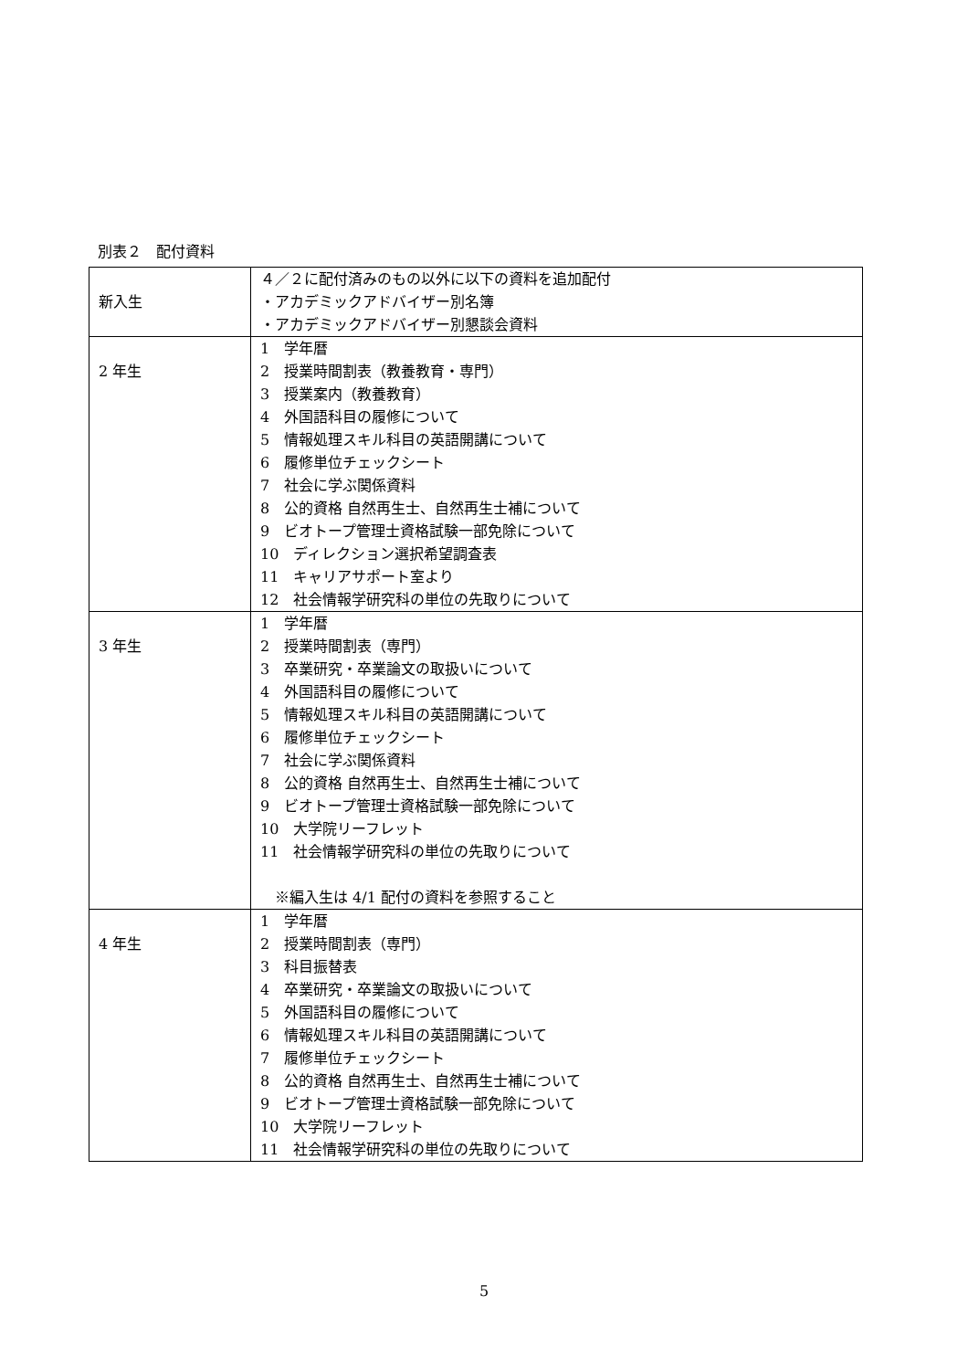別表２　配付資料
| 新入生 | ４／２に配付済みのもの以外に以下の資料を追加配付 ・アカデミックアドバイザー別名簿 ・アカデミックアドバイザー別懇談会資料 |
| 2 年生 | 1 学年暦 2 授業時間割表（教養教育・専門） 3 授業案内（教養教育） 4 外国語科目の履修について 5 情報処理スキル科目の英語開講について 6 履修単位チェックシート 7 社会に学ぶ関係資料 8 公的資格 自然再生士、自然再生士補について 9 ビオトープ管理士資格試験一部免除について 10 ディレクション選択希望調査表 11 キャリアサポート室より 12 社会情報学研究科の単位の先取りについて |
| 3 年生 | 1 学年暦 2 授業時間割表（専門） 3 卒業研究・卒業論文の取扱いについて 4 外国語科目の履修について 5 情報処理スキル科目の英語開講について 6 履修単位チェックシート 7 社会に学ぶ関係資料 8 公的資格 自然再生士、自然再生士補について 9 ビオトープ管理士資格試験一部免除について 10 大学院リーフレット 11 社会情報学研究科の単位の先取りについて ※編入生は 4/1 配付の資料を参照すること |
| 4 年生 | 1 学年暦 2 授業時間割表（専門） 3 科目振替表 4 卒業研究・卒業論文の取扱いについて 5 外国語科目の履修について 6 情報処理スキル科目の英語開講について 7 履修単位チェックシート 8 公的資格 自然再生士、自然再生士補について 9 ビオトープ管理士資格試験一部免除について 10 大学院リーフレット 11 社会情報学研究科の単位の先取りについて |
5